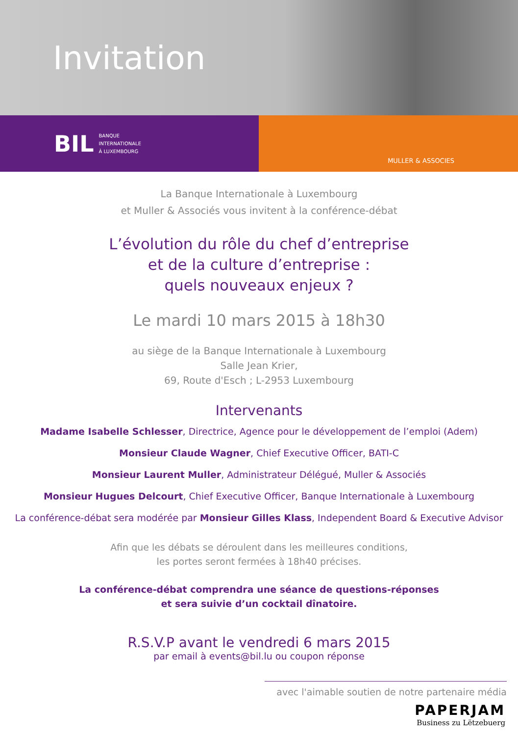Invitation
BIL BANQUE
INTERNATIONALE
À LUXEMBOURG
MULLER & ASSOCIES
La Banque Internationale à Luxembourg
et Muller & Associés vous invitent à la conférence-débat
L’évolution du rôle du chef d’entreprise
et de la culture d’entreprise :
quels nouveaux enjeux ?
Le mardi 10 mars 2015 à 18h30
au siège de la Banque Internationale à Luxembourg
Salle Jean Krier,
69, Route d'Esch ; L-2953 Luxembourg
Intervenants
Madame Isabelle Schlesser, Directrice, Agence pour le développement de l’emploi (Adem)
Monsieur Claude Wagner, Chief Executive Officer, BATI-C
Monsieur Laurent Muller, Administrateur Délégué, Muller & Associés
Monsieur Hugues Delcourt, Chief Executive Officer, Banque Internationale à Luxembourg
La conférence-débat sera modérée par Monsieur Gilles Klass, Independent Board & Executive Advisor
Afin que les débats se déroulent dans les meilleures conditions,
les portes seront fermées à 18h40 précises.
La conférence-débat comprendra une séance de questions-réponses
et sera suivie d’un cocktail dînatoire.
R.S.V.P avant le vendredi 6 mars 2015
par email à events@bil.lu ou coupon réponse
avec l'aimable soutien de notre partenaire média
PAPERJAM
Business zu Lëtzebuerg